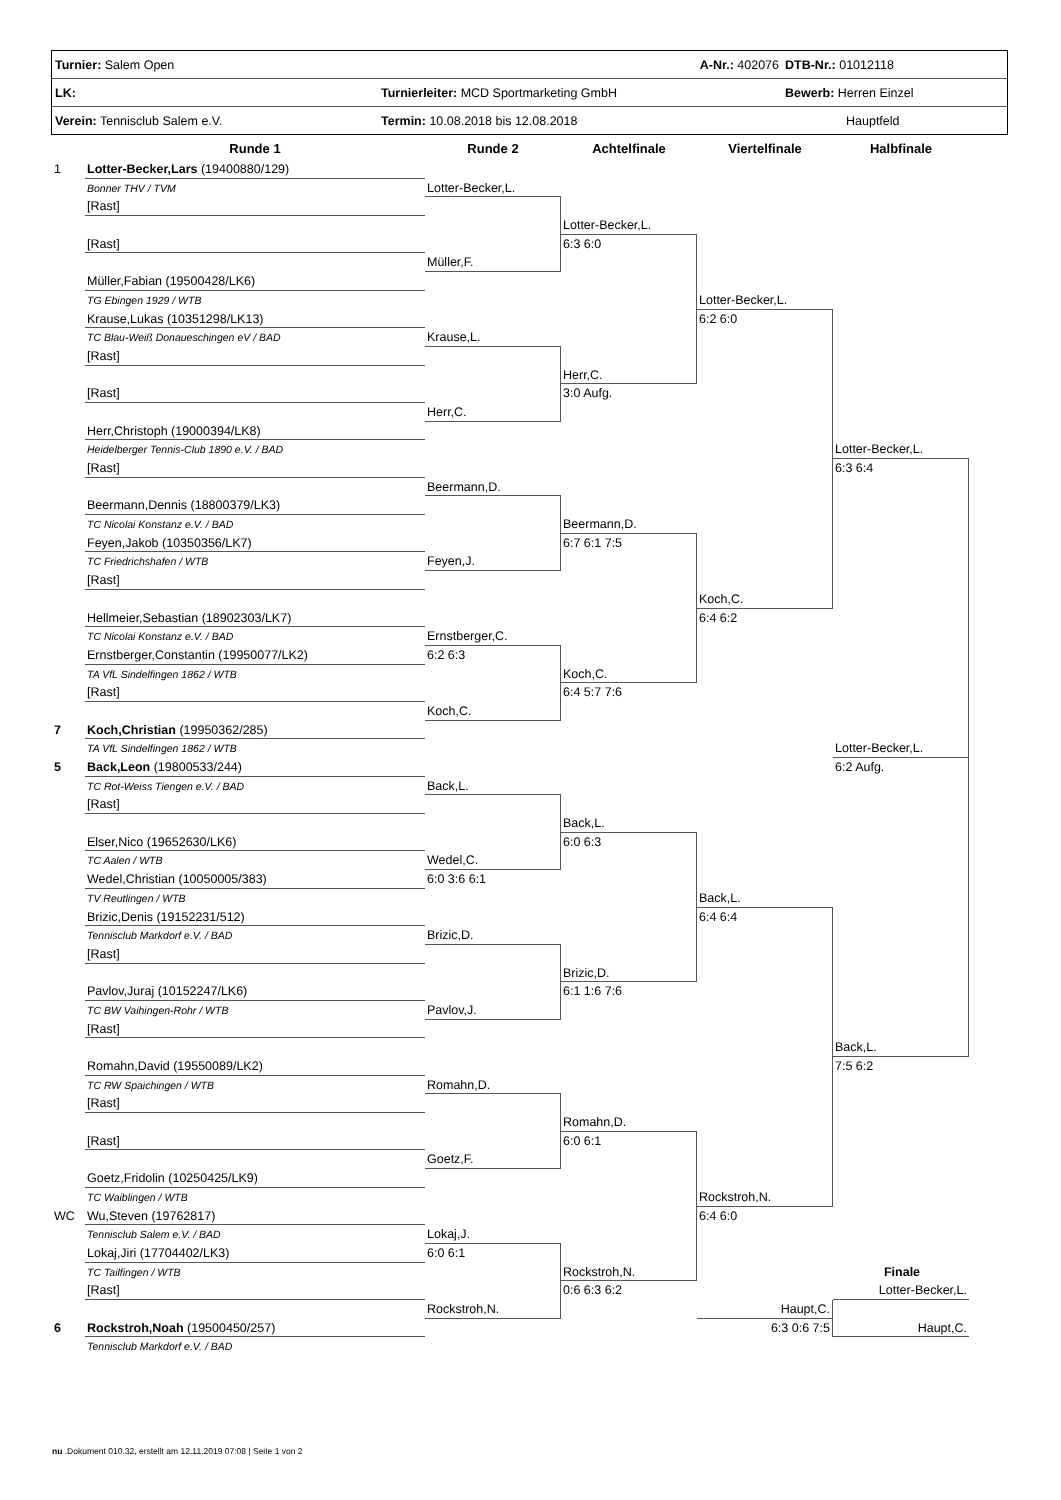| Turnier: Salem Open | A-Nr.: 402076 | DTB-Nr.: 01012118 |
| LK: | Turnierleiter: MCD Sportmarketing GmbH | Bewerb: Herren Einzel |
| Verein: Tennisclub Salem e.V. | Termin: 10.08.2018 bis 12.08.2018 | Hauptfeld |
Runde 1
Runde 2
Achtelfinale
Viertelfinale
Halbfinale
1
Lotter-Becker,Lars (19400880/129)
Bonner THV / TVM
Lotter-Becker,L.
[Rast]
Lotter-Becker,L.
[Rast]
6:3 6:0
Müller,F.
Müller,Fabian (19500428/LK6)
TG Ebingen 1929 / WTB
Lotter-Becker,L.
Krause,Lukas (10351298/LK13)
6:2 6:0
TC Blau-Weiß Donaueschingen eV / BAD
Krause,L.
[Rast]
Herr,C.
[Rast]
3:0 Aufg.
Herr,C.
Herr,Christoph (19000394/LK8)
Heidelberger Tennis-Club 1890 e.V. / BAD
Lotter-Becker,L.
[Rast]
6:3 6:4
Beermann,D.
Beermann,Dennis (18800379/LK3)
TC Nicolai Konstanz e.V. / BAD
Beermann,D.
Feyen,Jakob (10350356/LK7)
6:7 6:1 7:5
TC Friedrichshafen / WTB
Feyen,J.
[Rast]
Koch,C.
Hellmeier,Sebastian (18902303/LK7)
6:4 6:2
TC Nicolai Konstanz e.V. / BAD
Ernstberger,C.
Ernstberger,Constantin (19950077/LK2)
6:2 6:3
TA VfL Sindelfingen 1862 / WTB
Koch,C.
[Rast]
6:4 5:7 7:6
Koch,C.
7
Koch,Christian (19950362/285)
TA VfL Sindelfingen 1862 / WTB
Lotter-Becker,L.
5
Back,Leon (19800533/244)
6:2 Aufg.
TC Rot-Weiss Tiengen e.V. / BAD
Back,L.
[Rast]
Back,L.
Elser,Nico (19652630/LK6)
6:0 6:3
TC Aalen / WTB
Wedel,C.
Wedel,Christian (10050005/383)
6:0 3:6 6:1
TV Reutlingen / WTB
Back,L.
Brizic,Denis (19152231/512)
6:4 6:4
Tennisclub Markdorf e.V. / BAD
Brizic,D.
[Rast]
Brizic,D.
Pavlov,Juraj (10152247/LK6)
6:1 1:6 7:6
TC BW Vaihingen-Rohr / WTB
Pavlov,J.
[Rast]
Back,L.
Romahn,David (19550089/LK2)
7:5 6:2
TC RW Spaichingen / WTB
Romahn,D.
[Rast]
Romahn,D.
[Rast]
6:0 6:1
Goetz,F.
Goetz,Fridolin (10250425/LK9)
TC Waiblingen / WTB
Rockstroh,N.
WC
Wu,Steven (19762817)
6:4 6:0
Tennisclub Salem e.V. / BAD
Lokaj,J.
Lokaj,Jiri (17704402/LK3)
6:0 6:1
TC Tailfingen / WTB
Rockstroh,N.
Finale
[Rast]
0:6 6:3 6:2
Lotter-Becker,L.
Rockstroh,N.
Haupt,C.
6
Rockstroh,Noah (19500450/257)
6:3 0:6 7:5
Haupt,C.
Tennisclub Markdorf e.V. / BAD
nu .Dokument 010.32, erstellt am 12.11.2019 07:08 | Seite 1 von 2